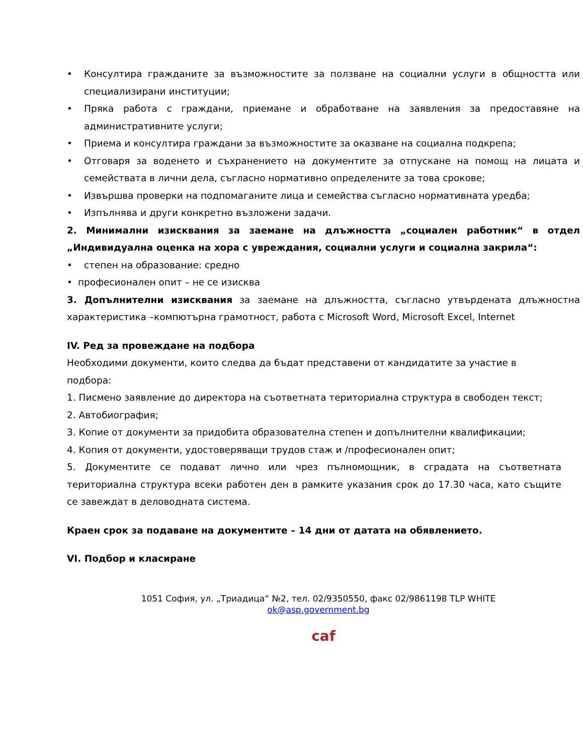• Консултира гражданите за възможностите за ползване на социални услуги в общността или специализирани институции;
• Пряка работа с граждани, приемане и обработване на заявления за предоставяне на административните услуги;
• Приема и консултира граждани за възможностите за оказване на социална подкрепа;
• Отговаря за воденето и съхранението на документите за отпускане на помощ на лицата и семействата в лични дела, съгласно нормативно определените за това срокове;
• Извършва проверки на подпомаганите лица и семейства съгласно нормативната уредба;
• Изпълнява и други конкретно възложени задачи.
2. Минимални изисквания за заемане на длъжността „социален работник“ в отдел „Индивидуална оценка на хора с увреждания, социални услуги и социална закрила“:
• степен на образование: средно
• професионален опит – не се изисква
3. Допълнителни изисквания за заемане на длъжността, съгласно утвърдената длъжностна характеристика –компютърна грамотност, работа с Microsoft Word, Microsoft Excel, Internet
IV. Ред за провеждане на подбора
Необходими документи, които следва да бъдат представени от кандидатите за участие в подбора:
1. Писмено заявление до директора на съответната териториална структура в свободен текст;
2. Автобиография;
3. Копие от документи за придобита образователна степен и допълнителни квалификации;
4. Копия от документи, удостоверяващи трудов стаж и /професионален опит;
5. Документите се подават лично или чрез пълномощник, в сградата на съответната териториална структура всеки работен ден в рамките указания срок до 17.30 часа, като същите се завеждат в деловодната система.
Краен срок за подаване на документите – 14 дни от датата на обявлението.
VI. Подбор и класиране
1051 София, ул. „Триадица“ №2, тел. 02/9350550, факс 02/9861198 TLP WHITE
ok@asp.government.bg
caf